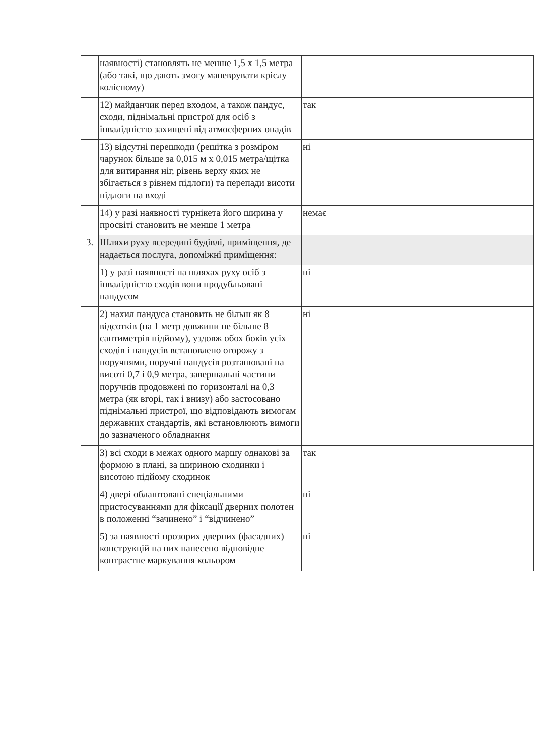| | наявності) становлять не менше 1,5 х 1,5 метра (або такі, що дають змогу маневрувати кріслу колісному) | | |
| | 12) майданчик перед входом, а також пандус, сходи, піднімальні пристрої для осіб з інвалідністю захищені від атмосферних опадів | так | |
| | 13) відсутні перешкоди (решітка з розміром чарунок більше за 0,015 м х 0,015 метра/щітка для витирання ніг, рівень верху яких не збігається з рівнем підлоги) та перепади висоти підлоги на вході | ні | |
| | 14) у разі наявності турнікета його ширина у просвіті становить не менше 1 метра | немає | |
| 3. | Шляхи руху всередині будівлі, приміщення, де надається послуга, допоміжні приміщення: | | |
| | 1) у разі наявності на шляхах руху осіб з інвалідністю сходів вони продубльовані пандусом | ні | |
| | 2) нахил пандуса становить не більш як 8 відсотків (на 1 метр довжини не більше 8 сантиметрів підйому), уздовж обох боків усіх сходів і пандусів встановлено огорожу з поручнями, поручні пандусів розташовані на висоті 0,7 і 0,9 метра, завершальні частини поручнів продовжені по горизонталі на 0,3 метра (як вгорі, так і внизу) або застосовано піднімальні пристрої, що відповідають вимогам державних стандартів, які встановлюють вимоги до зазначеного обладнання | ні | |
| | 3) всі сходи в межах одного маршу однакові за формою в плані, за шириною сходинки і висотою підйому сходинок | так | |
| | 4) двері облаштовані спеціальними пристосуваннями для фіксації дверних полотен в положенні “зачинено” і “відчинено” | ні | |
| | 5) за наявності прозорих дверних (фасадних) конструкцій на них нанесено відповідне контрастне маркування кольором | ні | |